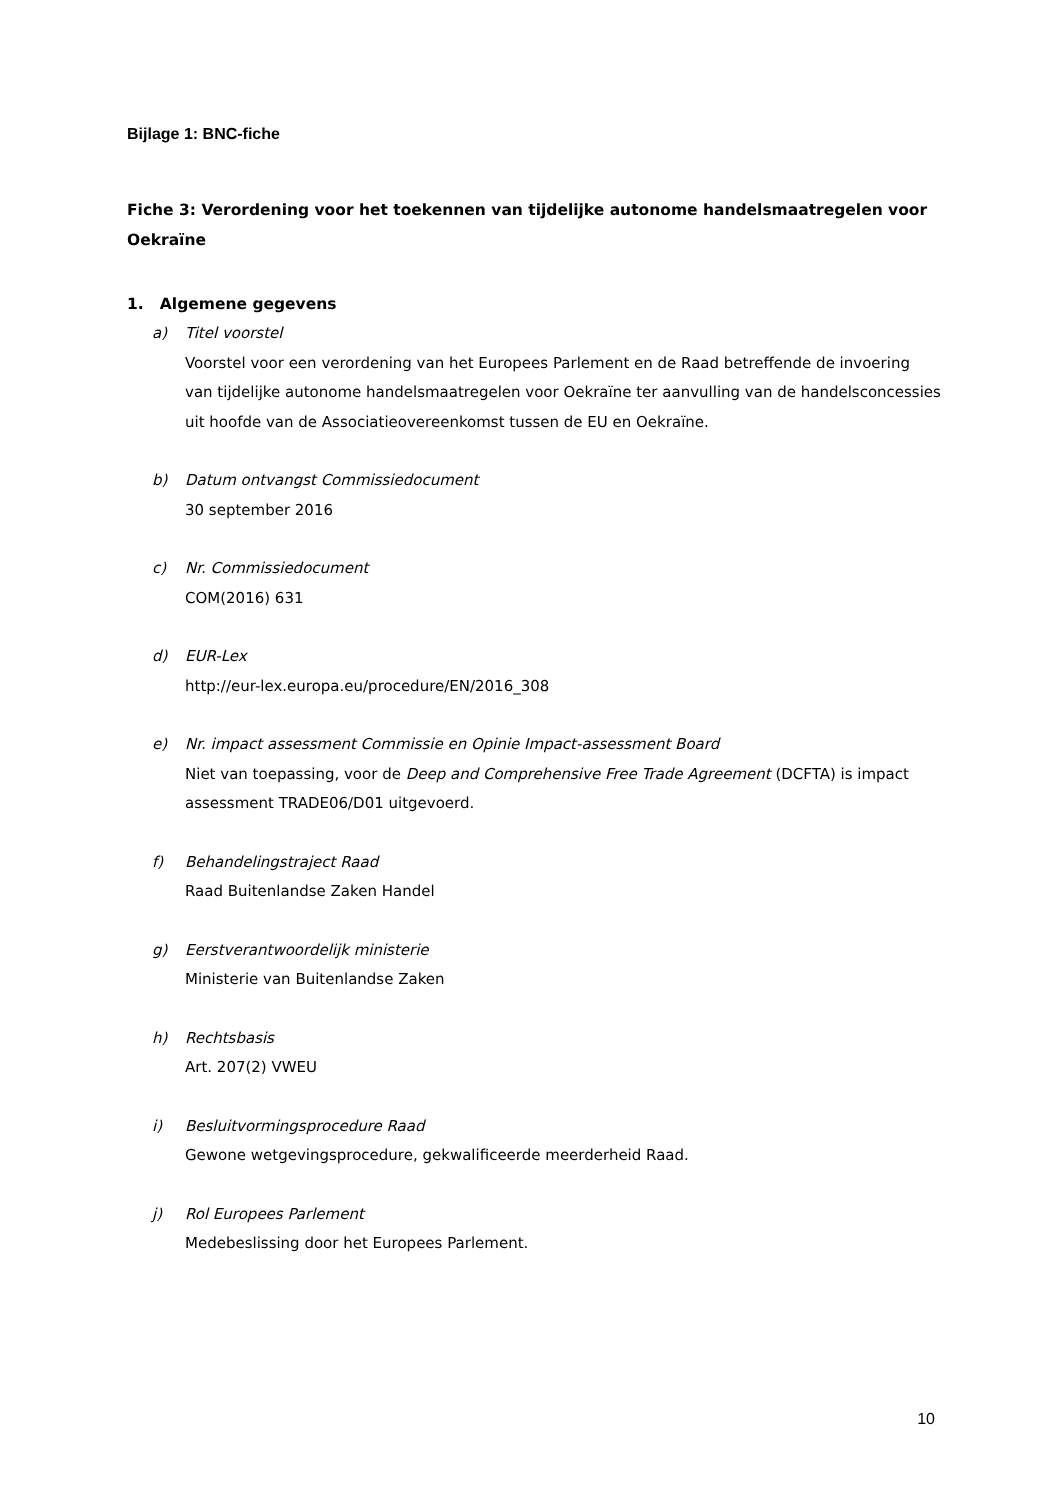Bijlage 1: BNC-fiche
Fiche 3: Verordening voor het toekennen van tijdelijke autonome handelsmaatregelen voor Oekraïne
1. Algemene gegevens
a) Titel voorstel
Voorstel voor een verordening van het Europees Parlement en de Raad betreffende de invoering van tijdelijke autonome handelsmaatregelen voor Oekraïne ter aanvulling van de handelsconcessies uit hoofde van de Associatieovereenkomst tussen de EU en Oekraïne.
b) Datum ontvangst Commissiedocument
30 september 2016
c) Nr. Commissiedocument
COM(2016) 631
d) EUR-Lex
http://eur-lex.europa.eu/procedure/EN/2016_308
e) Nr. impact assessment Commissie en Opinie Impact-assessment Board
Niet van toepassing, voor de Deep and Comprehensive Free Trade Agreement (DCFTA) is impact assessment TRADE06/D01 uitgevoerd.
f) Behandelingstraject Raad
Raad Buitenlandse Zaken Handel
g) Eerstverantwoordelijk ministerie
Ministerie van Buitenlandse Zaken
h) Rechtsbasis
Art. 207(2) VWEU
i) Besluitvormingsprocedure Raad
Gewone wetgevingsprocedure, gekwalificeerde meerderheid Raad.
j) Rol Europees Parlement
Medebeslissing door het Europees Parlement.
10